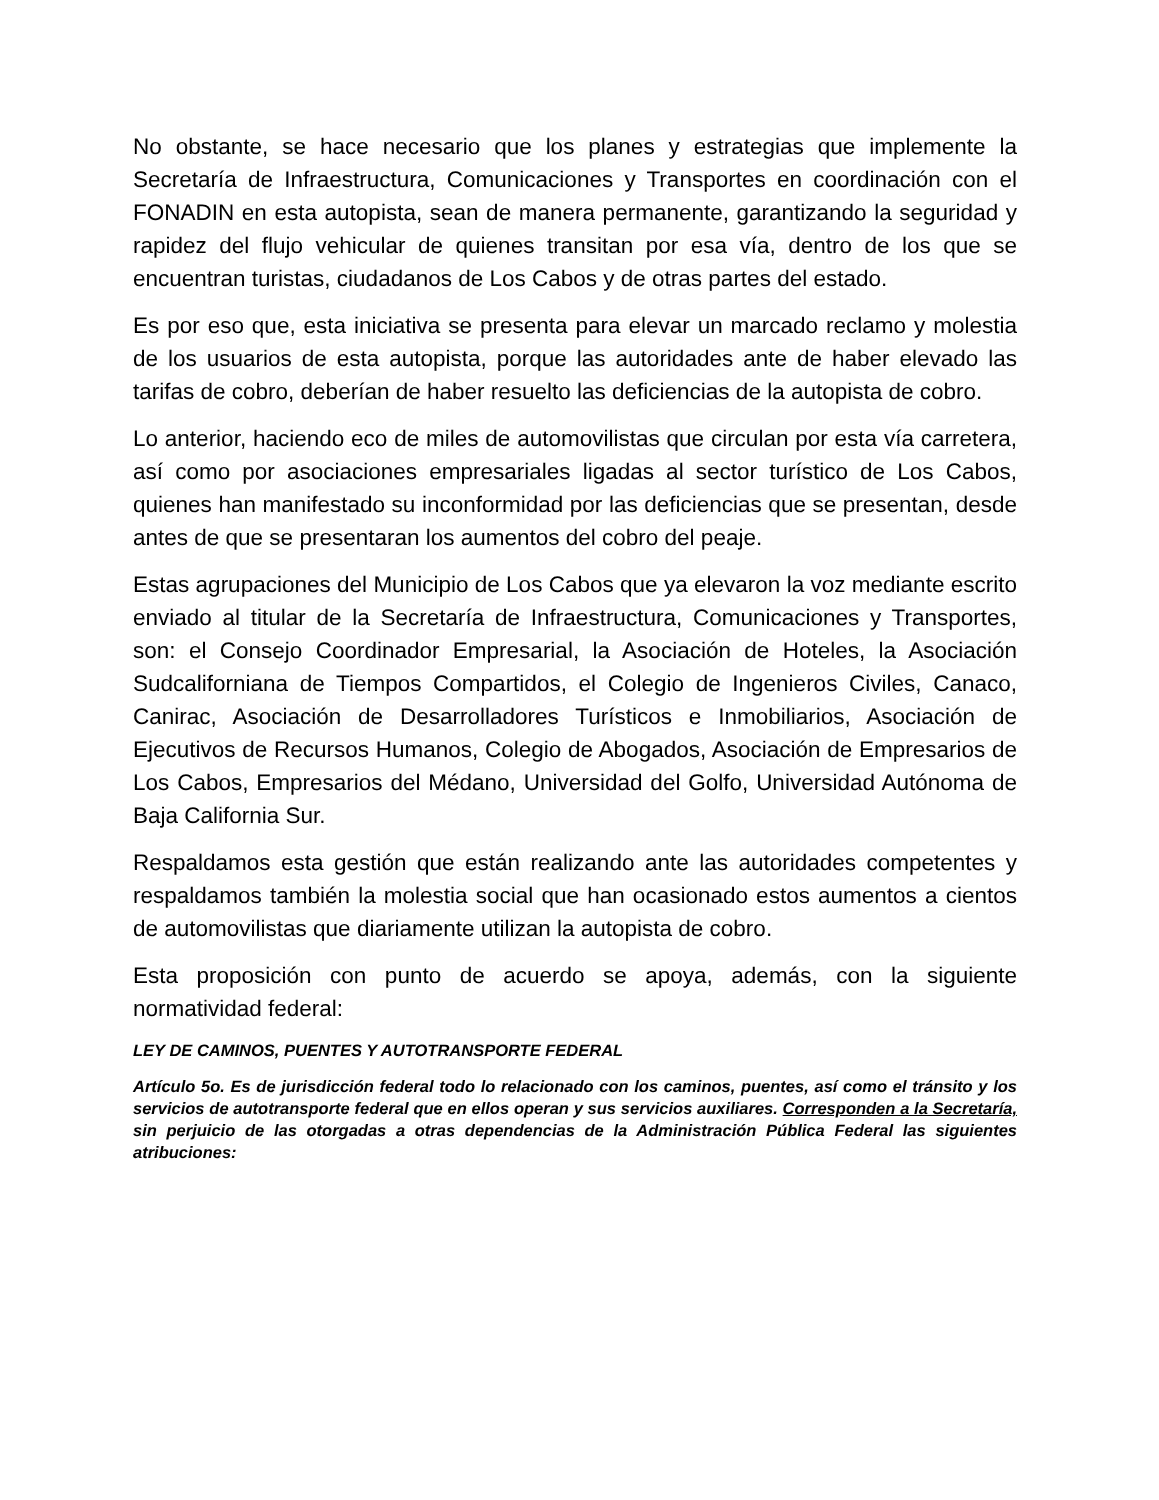No obstante, se hace necesario que los planes y estrategias que implemente la Secretaría de Infraestructura, Comunicaciones y Transportes en coordinación con el FONADIN en esta autopista, sean de manera permanente, garantizando la seguridad y rapidez del flujo vehicular de quienes transitan por esa vía, dentro de los que se encuentran turistas, ciudadanos de Los Cabos y de otras partes del estado.
Es por eso que, esta iniciativa se presenta para elevar un marcado reclamo y molestia de los usuarios de esta autopista, porque las autoridades ante de haber elevado las tarifas de cobro, deberían de haber resuelto las deficiencias de la autopista de cobro.
Lo anterior, haciendo eco de miles de automovilistas que circulan por esta vía carretera, así como por asociaciones empresariales ligadas al sector turístico de Los Cabos, quienes han manifestado su inconformidad por las deficiencias que se presentan, desde antes de que se presentaran los aumentos del cobro del peaje.
Estas agrupaciones del Municipio de Los Cabos que ya elevaron la voz mediante escrito enviado al titular de la Secretaría de Infraestructura, Comunicaciones y Transportes, son: el Consejo Coordinador Empresarial, la Asociación de Hoteles, la Asociación Sudcaliforniana de Tiempos Compartidos, el Colegio de Ingenieros Civiles, Canaco, Canirac, Asociación de Desarrolladores Turísticos e Inmobiliarios, Asociación de Ejecutivos de Recursos Humanos, Colegio de Abogados, Asociación de Empresarios de Los Cabos, Empresarios del Médano, Universidad del Golfo, Universidad Autónoma de Baja California Sur.
Respaldamos esta gestión que están realizando ante las autoridades competentes y respaldamos también la molestia social que han ocasionado estos aumentos a cientos de automovilistas que diariamente utilizan la autopista de cobro.
Esta proposición con punto de acuerdo se apoya, además, con la siguiente normatividad federal:
LEY DE CAMINOS, PUENTES Y AUTOTRANSPORTE FEDERAL
Artículo 5o. Es de jurisdicción federal todo lo relacionado con los caminos, puentes, así como el tránsito y los servicios de autotransporte federal que en ellos operan y sus servicios auxiliares. Corresponden a la Secretaría, sin perjuicio de las otorgadas a otras dependencias de la Administración Pública Federal las siguientes atribuciones: